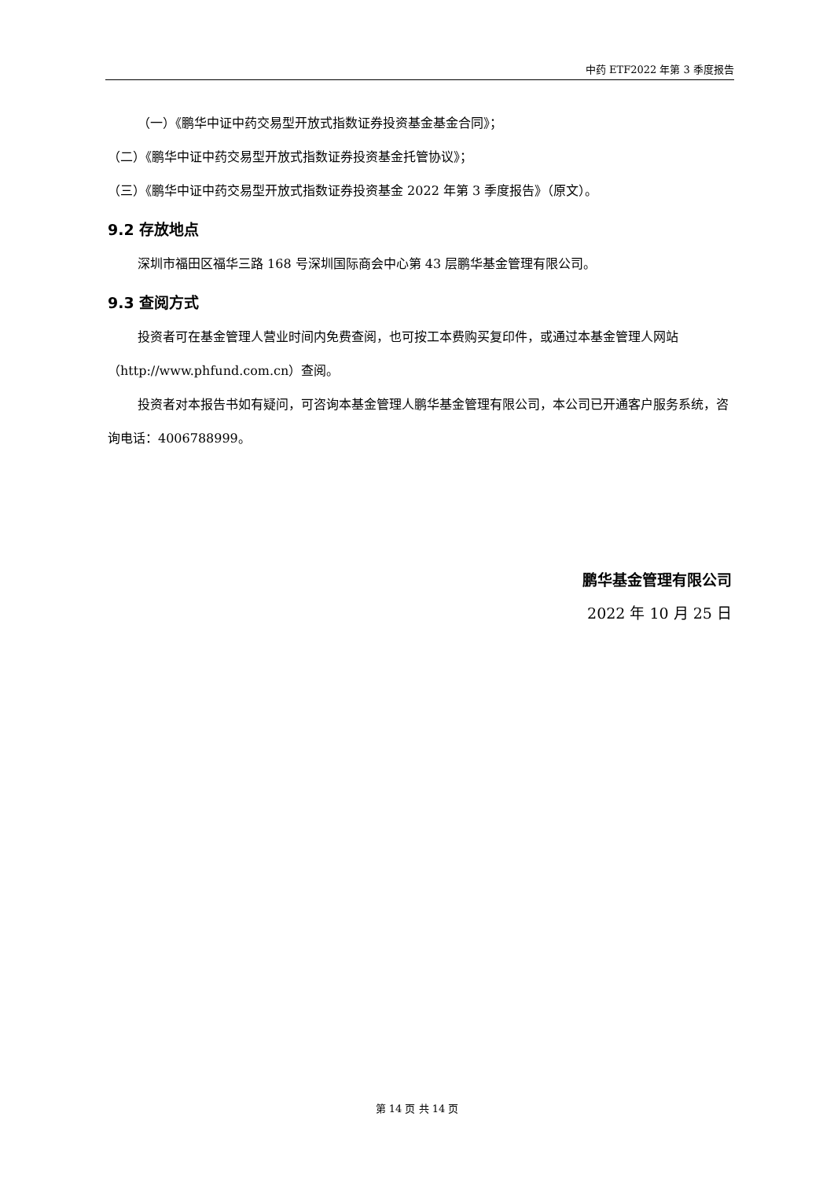中药 ETF2022 年第 3 季度报告
（一）《鹏华中证中药交易型开放式指数证券投资基金基金合同》；
（二）《鹏华中证中药交易型开放式指数证券投资基金托管协议》；
（三）《鹏华中证中药交易型开放式指数证券投资基金 2022 年第 3 季度报告》（原文）。
9.2 存放地点
深圳市福田区福华三路 168 号深圳国际商会中心第 43 层鹏华基金管理有限公司。
9.3 查阅方式
投资者可在基金管理人营业时间内免费查阅，也可按工本费购买复印件，或通过本基金管理人网站（http://www.phfund.com.cn）查阅。
投资者对本报告书如有疑问，可咨询本基金管理人鹏华基金管理有限公司，本公司已开通客户服务系统，咨询电话：4006788999。
鹏华基金管理有限公司
2022 年 10 月 25 日
第 14 页 共 14 页